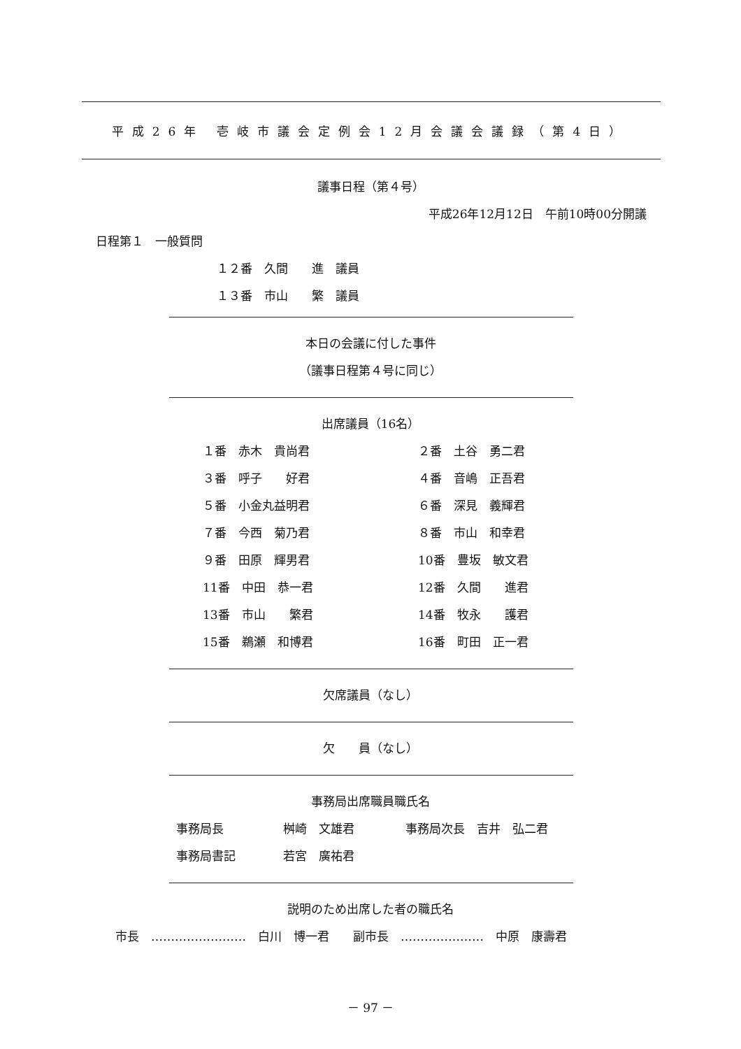平成26年 壱岐市議会定例会12月会議会議録（第4日）
議事日程（第４号）
平成26年12月12日　午前10時00分開議
日程第１　一般質問
１２番　久間　　進　議員
１３番　市山　　繁　議員
本日の会議に付した事件
（議事日程第４号に同じ）
出席議員（16名）
| １番 赤木 貴尚君 | ２番 土谷 勇二君 |
| ３番 呼子 好君 | ４番 音嶋 正吾君 |
| ５番 小金丸益明君 | ６番 深見 義輝君 |
| ７番 今西 菊乃君 | ８番 市山 和幸君 |
| ９番 田原 輝男君 | 10番 豊坂 敏文君 |
| 11番 中田 恭一君 | 12番 久間 進君 |
| 13番 市山 繁君 | 14番 牧永 護君 |
| 15番 鵜瀬 和博君 | 16番 町田 正一君 |
欠席議員（なし）
欠　　員（なし）
事務局出席職員職氏名
| 事務局長 | 桝崎 文雄君 | 事務局次長 吉井 弘二君 |
| 事務局書記 | 若宮 廣祐君 | |
説明のため出席した者の職氏名
市長　……………………　白川　博一君　　副市長　…………………　中原　康壽君
－ 97 －